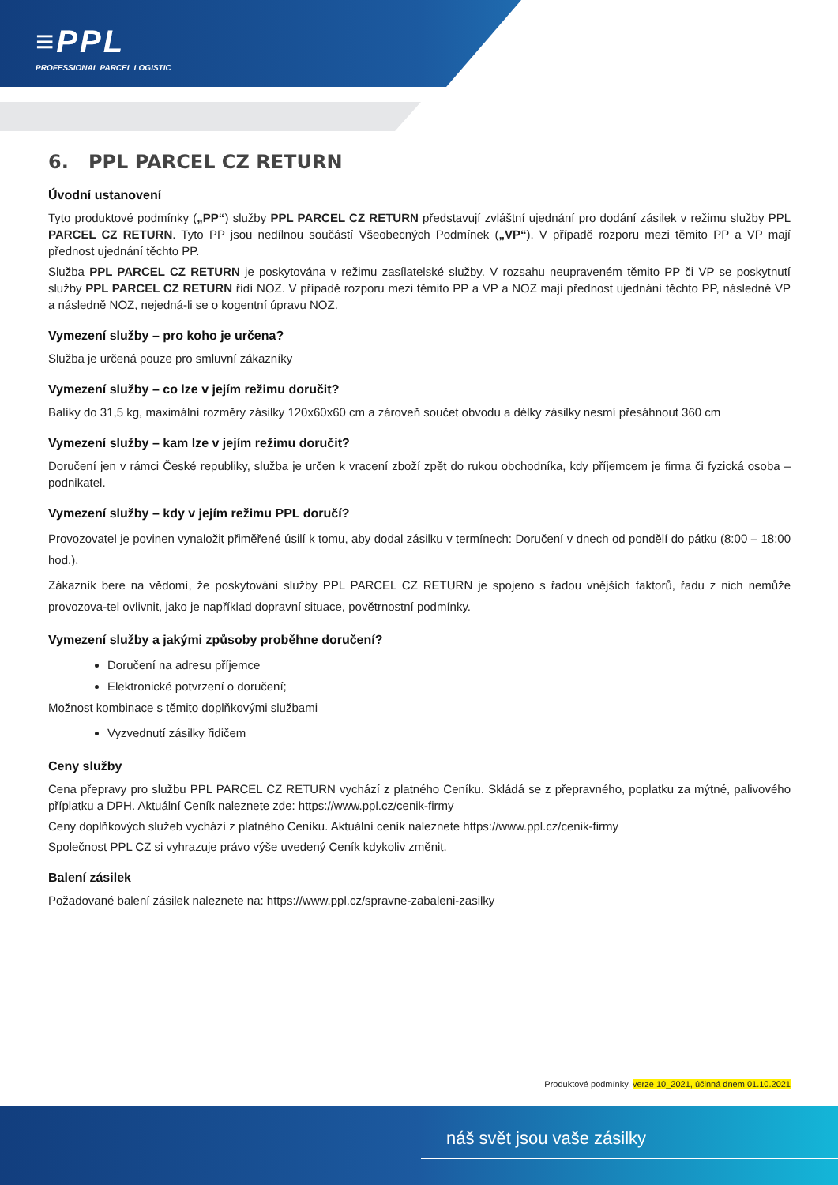≡PPL
PROFESSIONAL PARCEL LOGISTIC
6. PPL PARCEL CZ RETURN
Úvodní ustanovení
Tyto produktové podmínky („PP“) služby PPL PARCEL CZ RETURN představují zvláštní ujednání pro dodání zásilek v režimu služby PPL PARCEL CZ RETURN. Tyto PP jsou nedílnou součástí Všeobecných Podmínek („VP“). V případě rozporu mezi těmito PP a VP mají přednost ujednání těchto PP.
Služba PPL PARCEL CZ RETURN je poskytována v režimu zasílatelské služby. V rozsahu neupraveném těmito PP či VP se poskytnutí služby PPL PARCEL CZ RETURN řídí NOZ. V případě rozporu mezi těmito PP a VP a NOZ mají přednost ujednání těchto PP, následně VP a následně NOZ, nejedná-li se o kogentní úpravu NOZ.
Vymezení služby – pro koho je určena?
Služba je určená pouze pro smluvní zákazníky
Vymezení služby – co lze v jejím režimu doručit?
Balíky do 31,5 kg, maximální rozměry zásilky 120x60x60 cm a zároveň součet obvodu a délky zásilky nesmí přesáhnout 360 cm
Vymezení služby – kam lze v jejím režimu doručit?
Doručení jen v rámci České republiky, služba je určen k vracení zboží zpět do rukou obchodníka, kdy příjemcem je firma či fyzická osoba – podnikatel.
Vymezení služby – kdy v jejím režimu PPL doručí?
Provozovatel je povinen vynaložit přiměřené úsilí k tomu, aby dodal zásilku v termínech: Doručení v dnech od pondělí do pátku (8:00 – 18:00 hod.).
Zákazník bere na vědomí, že poskytování služby PPL PARCEL CZ RETURN je spojeno s řadou vnějších faktorů, řadu z nich nemůže provozova-tel ovlivnit, jako je například dopravní situace, povětrnostní podmínky.
Vymezení služby a jakými způsoby proběhne doručení?
Doručení na adresu příjemce
Elektronické potvrzení o doručení;
Možnost kombinace s těmito doplňkovými službami
Vyzvednutí zásilky řidičem
Ceny služby
Cena přepravy pro službu PPL PARCEL CZ RETURN vychází z platného Ceníku. Skládá se z přepravného, poplatku za mýtné, palivového příplatku a DPH. Aktuální Ceník naleznete zde: https://www.ppl.cz/cenik-firmy
Ceny doplňkových služeb vychází z platného Ceníku. Aktuální ceník naleznete https://www.ppl.cz/cenik-firmy
Společnost PPL CZ si vyhrazuje právo výše uvedený Ceník kdykoliv změnit.
Balení zásilek
Požadované balení zásilek naleznete na: https://www.ppl.cz/spravne-zabaleni-zasilky
Produktové podmínky, verze 10_2021, účinná dnem 01.10.2021
náš svět jsou vaše zásilky